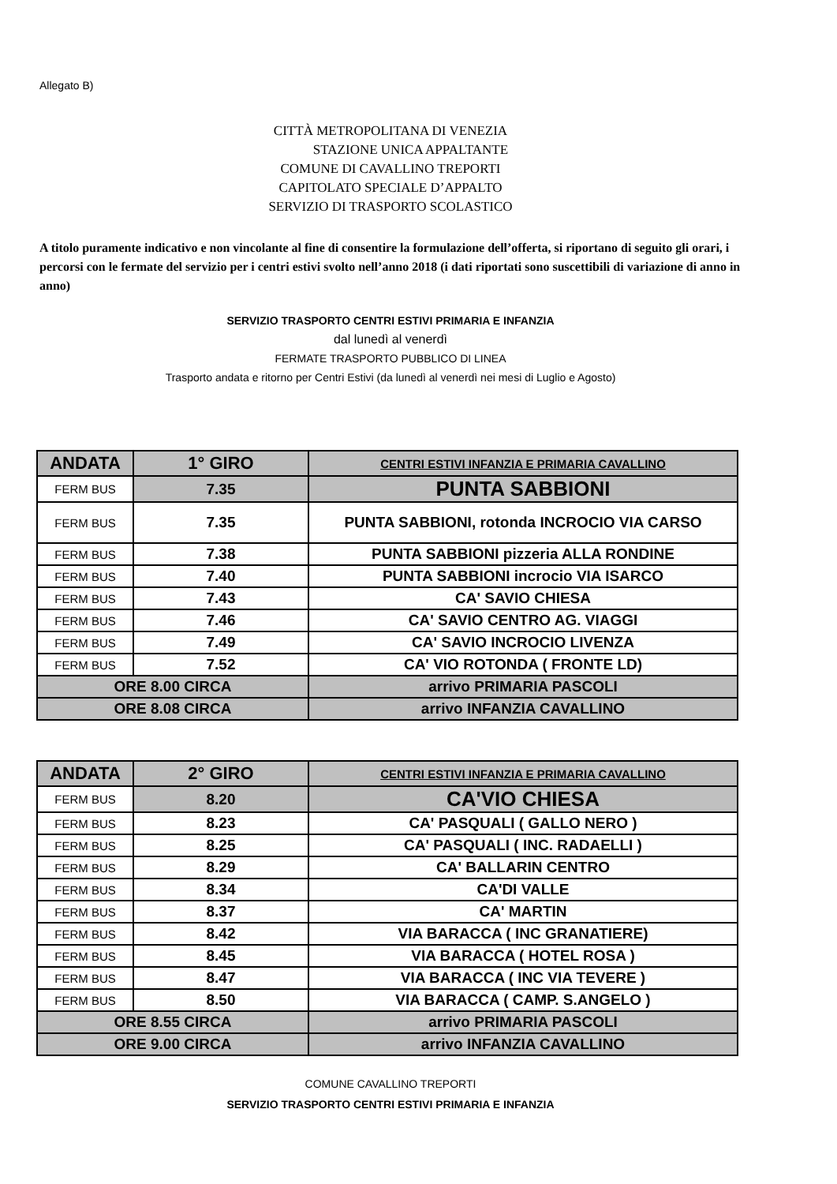Allegato B)
CITTÀ METROPOLITANA DI VENEZIA
STAZIONE UNICA APPALTANTE
COMUNE DI CAVALLINO TREPORTI
CAPITOLATO SPECIALE D’APPALTO
SERVIZIO DI TRASPORTO SCOLASTICO
A titolo puramente indicativo e non vincolante al fine di consentire la formulazione dell’offerta, si riportano di seguito gli orari, i percorsi con le fermate del servizio per i centri estivi svolto nell’anno 2018 (i dati riportati sono suscettibili di variazione di anno in anno)
SERVIZIO TRASPORTO CENTRI ESTIVI PRIMARIA E INFANZIA
dal lunedì al venerdì
FERMATE TRASPORTO PUBBLICO DI LINEA
Trasporto andata e ritorno per Centri Estivi (da lunedì al venerdì nei mesi di Luglio e Agosto)
| ANDATA | 1° GIRO | CENTRI ESTIVI INFANZIA E PRIMARIA CAVALLINO |
| FERM BUS | 7.35 | PUNTA SABBIONI |
| FERM BUS | 7.35 | PUNTA SABBIONI, rotonda INCROCIO VIA CARSO |
| FERM BUS | 7.38 | PUNTA SABBIONI pizzeria ALLA RONDINE |
| FERM BUS | 7.40 | PUNTA SABBIONI incrocio VIA ISARCO |
| FERM BUS | 7.43 | CA' SAVIO CHIESA |
| FERM BUS | 7.46 | CA' SAVIO CENTRO AG. VIAGGI |
| FERM BUS | 7.49 | CA' SAVIO INCROCIO LIVENZA |
| FERM BUS | 7.52 | CA' VIO ROTONDA ( FRONTE LD) |
| ORE 8.00 CIRCA | | arrivo PRIMARIA PASCOLI |
| ORE 8.08 CIRCA | | arrivo INFANZIA CAVALLINO |
| ANDATA | 2° GIRO | CENTRI ESTIVI INFANZIA E PRIMARIA CAVALLINO |
| FERM BUS | 8.20 | CA'VIO CHIESA |
| FERM BUS | 8.23 | CA' PASQUALI ( GALLO NERO ) |
| FERM BUS | 8.25 | CA' PASQUALI ( INC. RADAELLI ) |
| FERM BUS | 8.29 | CA' BALLARIN CENTRO |
| FERM BUS | 8.34 | CA'DI VALLE |
| FERM BUS | 8.37 | CA' MARTIN |
| FERM BUS | 8.42 | VIA BARACCA ( INC GRANATIERE) |
| FERM BUS | 8.45 | VIA BARACCA ( HOTEL ROSA ) |
| FERM BUS | 8.47 | VIA BARACCA ( INC VIA TEVERE ) |
| FERM BUS | 8.50 | VIA BARACCA ( CAMP. S.ANGELO ) |
| ORE 8.55 CIRCA | | arrivo PRIMARIA PASCOLI |
| ORE 9.00 CIRCA | | arrivo INFANZIA CAVALLINO |
COMUNE CAVALLINO TREPORTI
SERVIZIO TRASPORTO CENTRI ESTIVI PRIMARIA E INFANZIA